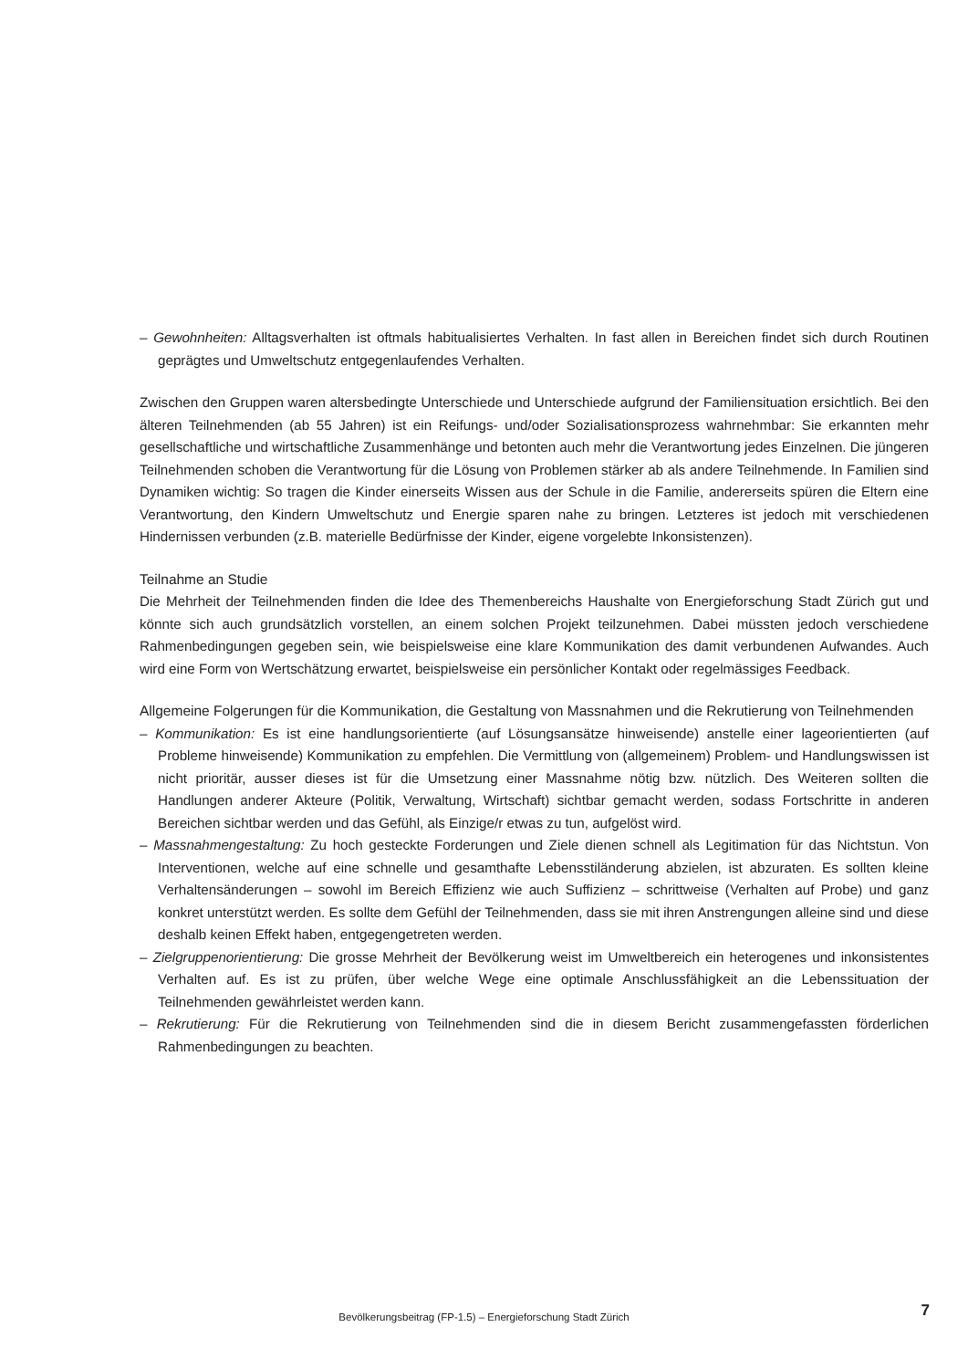– Gewohnheiten: Alltagsverhalten ist oftmals habitualisiertes Verhalten. In fast allen in Bereichen findet sich durch Routinen geprägtes und Umweltschutz entgegenlaufendes Verhalten.
Zwischen den Gruppen waren altersbedingte Unterschiede und Unterschiede aufgrund der Familiensituation ersichtlich. Bei den älteren Teilnehmenden (ab 55 Jahren) ist ein Reifungs- und/oder Sozialisationsprozess wahrnehmbar: Sie erkannten mehr gesellschaftliche und wirtschaftliche Zusammenhänge und betonten auch mehr die Verantwortung jedes Einzelnen. Die jüngeren Teilnehmenden schoben die Verantwortung für die Lösung von Problemen stärker ab als andere Teilnehmende. In Familien sind Dynamiken wichtig: So tragen die Kinder einerseits Wissen aus der Schule in die Familie, andererseits spüren die Eltern eine Verantwortung, den Kindern Umweltschutz und Energie sparen nahe zu bringen. Letzteres ist jedoch mit verschiedenen Hindernissen verbunden (z.B. materielle Bedürfnisse der Kinder, eigene vorgelebte Inkonsistenzen).
Teilnahme an Studie
Die Mehrheit der Teilnehmenden finden die Idee des Themenbereichs Haushalte von Energieforschung Stadt Zürich gut und könnte sich auch grundsätzlich vorstellen, an einem solchen Projekt teilzunehmen. Dabei müssten jedoch verschiedene Rahmenbedingungen gegeben sein, wie beispielsweise eine klare Kommunikation des damit verbundenen Aufwandes. Auch wird eine Form von Wertschätzung erwartet, beispielsweise ein persönlicher Kontakt oder regelmässiges Feedback.
Allgemeine Folgerungen für die Kommunikation, die Gestaltung von Massnahmen und die Rekrutierung von Teilnehmenden
– Kommunikation: Es ist eine handlungsorientierte (auf Lösungsansätze hinweisende) anstelle einer lageorientierten (auf Probleme hinweisende) Kommunikation zu empfehlen. Die Vermittlung von (allgemeinem) Problem- und Handlungswissen ist nicht prioritär, ausser dieses ist für die Umsetzung einer Massnahme nötig bzw. nützlich. Des Weiteren sollten die Handlungen anderer Akteure (Politik, Verwaltung, Wirtschaft) sichtbar gemacht werden, sodass Fortschritte in anderen Bereichen sichtbar werden und das Gefühl, als Einzige/r etwas zu tun, aufgelöst wird.
– Massnahmengestaltung: Zu hoch gesteckte Forderungen und Ziele dienen schnell als Legitimation für das Nichtstun. Von Interventionen, welche auf eine schnelle und gesamthafte Lebensstiländerung abzielen, ist abzuraten. Es sollten kleine Verhaltensänderungen – sowohl im Bereich Effizienz wie auch Suffizienz – schrittweise (Verhalten auf Probe) und ganz konkret unterstützt werden. Es sollte dem Gefühl der Teilnehmenden, dass sie mit ihren Anstrengungen alleine sind und diese deshalb keinen Effekt haben, entgegengetreten werden.
– Zielgruppenorientierung: Die grosse Mehrheit der Bevölkerung weist im Umweltbereich ein heterogenes und inkonsistentes Verhalten auf. Es ist zu prüfen, über welche Wege eine optimale Anschlussfähigkeit an die Lebenssituation der Teilnehmenden gewährleistet werden kann.
– Rekrutierung: Für die Rekrutierung von Teilnehmenden sind die in diesem Bericht zusammengefassten förderlichen Rahmenbedingungen zu beachten.
Bevölkerungsbeitrag (FP-1.5) – Energieforschung Stadt Zürich 7